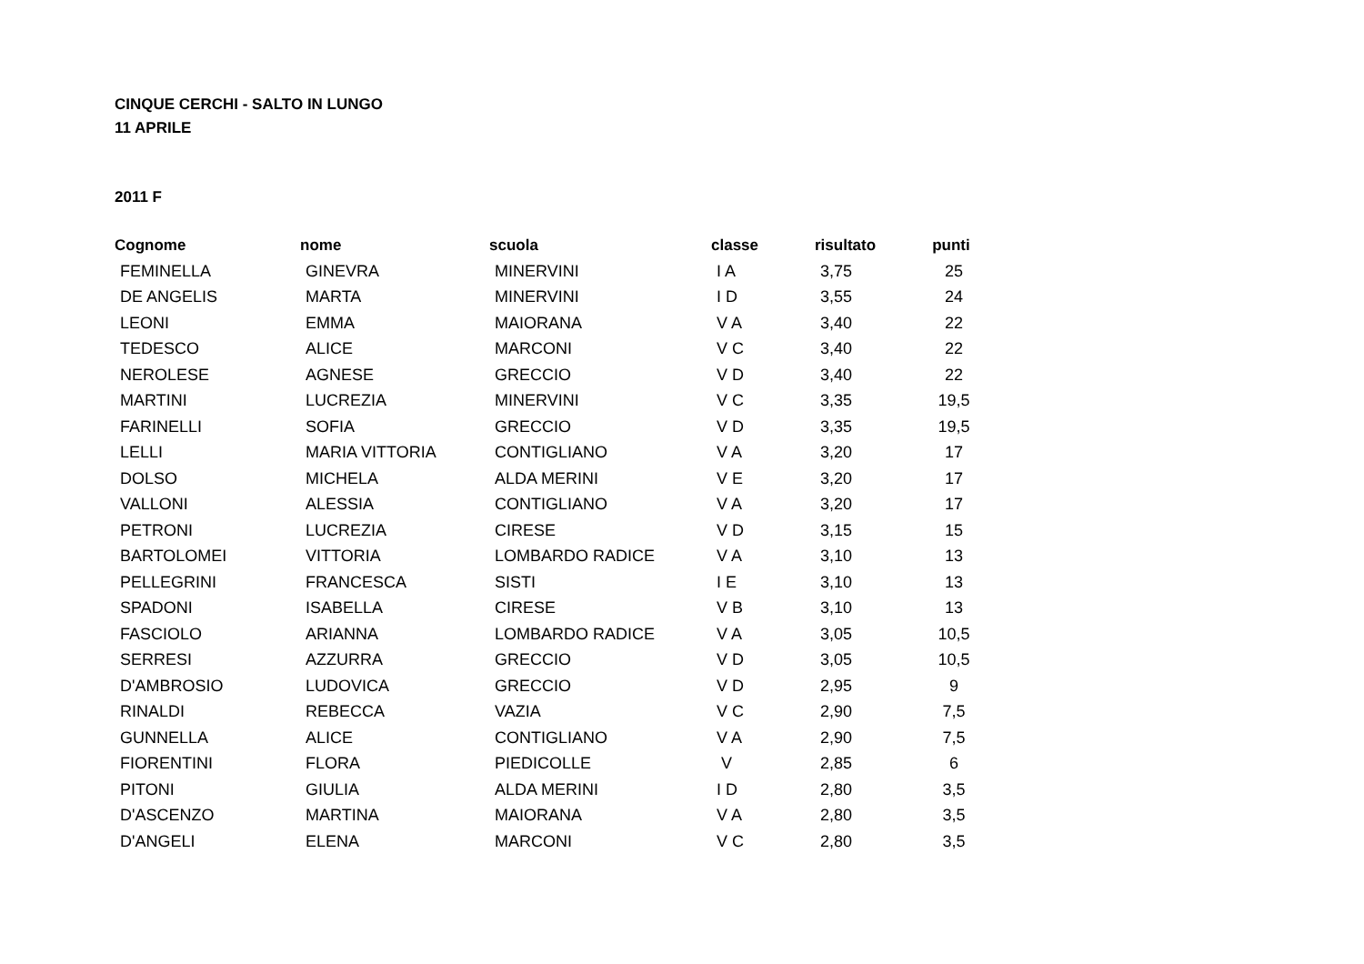CINQUE CERCHI - SALTO IN LUNGO
11 APRILE
2011 F
| Cognome | nome | scuola | classe | risultato | punti |
| --- | --- | --- | --- | --- | --- |
| FEMINELLA | GINEVRA | MINERVINI | I A | 3,75 | 25 |
| DE ANGELIS | MARTA | MINERVINI | I D | 3,55 | 24 |
| LEONI | EMMA | MAIORANA | V A | 3,40 | 22 |
| TEDESCO | ALICE | MARCONI | V C | 3,40 | 22 |
| NEROLESE | AGNESE | GRECCIO | V D | 3,40 | 22 |
| MARTINI | LUCREZIA | MINERVINI | V C | 3,35 | 19,5 |
| FARINELLI | SOFIA | GRECCIO | V D | 3,35 | 19,5 |
| LELLI | MARIA VITTORIA | CONTIGLIANO | V A | 3,20 | 17 |
| DOLSO | MICHELA | ALDA MERINI | V E | 3,20 | 17 |
| VALLONI | ALESSIA | CONTIGLIANO | V A | 3,20 | 17 |
| PETRONI | LUCREZIA | CIRESE | V D | 3,15 | 15 |
| BARTOLOMEI | VITTORIA | LOMBARDO RADICE | V A | 3,10 | 13 |
| PELLEGRINI | FRANCESCA | SISTI | I E | 3,10 | 13 |
| SPADONI | ISABELLA | CIRESE | V B | 3,10 | 13 |
| FASCIOLO | ARIANNA | LOMBARDO RADICE | V A | 3,05 | 10,5 |
| SERRESI | AZZURRA | GRECCIO | V D | 3,05 | 10,5 |
| D'AMBROSIO | LUDOVICA | GRECCIO | V D | 2,95 | 9 |
| RINALDI | REBECCA | VAZIA | V C | 2,90 | 7,5 |
| GUNNELLA | ALICE | CONTIGLIANO | V A | 2,90 | 7,5 |
| FIORENTINI | FLORA | PIEDICOLLE | V | 2,85 | 6 |
| PITONI | GIULIA | ALDA MERINI | I D | 2,80 | 3,5 |
| D'ASCENZO | MARTINA | MAIORANA | V A | 2,80 | 3,5 |
| D'ANGELI | ELENA | MARCONI | V C | 2,80 | 3,5 |